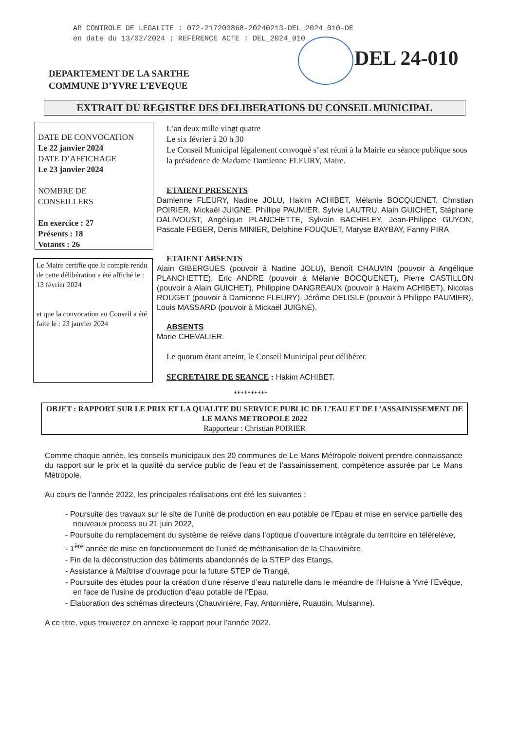AR CONTROLE DE LEGALITE : 072-217203868-20240213-DEL_2024_010-DE
en date du 13/02/2024 ; REFERENCE ACTE : DEL_2024_010
DEL 24-010
DEPARTEMENT DE LA SARTHE
COMMUNE D’YVRE L’EVEQUE
EXTRAIT DU REGISTRE DES DELIBERATIONS DU CONSEIL MUNICIPAL
DATE DE CONVOCATION
Le 22 janvier 2024
DATE D’AFFICHAGE
Le 23 janvier 2024
NOMBRE DE
CONSEILLERS
En exercice : 27
Présents : 18
Votants : 26
Le Maire certifie que le compte rendu de cette délibération a été affiché le : 13 février 2024
et que la convocation au Conseil a été faite le : 23 janvier 2024
L’an deux mille vingt quatre
Le six février à 20 h 30
Le Conseil Municipal légalement convoqué s’est réuni à la Mairie en séance publique sous la présidence de Madame Damienne FLEURY, Maire.
ETAIENT PRESENTS
Damienne FLEURY, Nadine JOLU, Hakim ACHIBET, Mélanie BOCQUENET, Christian POIRIER, Mickaël JUIGNE, Phillipe PAUMIER, Sylvie LAUTRU, Alain GUICHET, Stéphane DALIVOUST, Angélique PLANCHETTE, Sylvain BACHELEY, Jean-Philippe GUYON, Pascale FEGER, Denis MINIER, Delphine FOUQUET, Maryse BAYBAY, Fanny PIRA
ETAIENT ABSENTS
Alain GIBERGUES (pouvoir à Nadine JOLU), Benoît CHAUVIN (pouvoir à Angélique PLANCHETTE), Eric ANDRE (pouvoir à Mélanie BOCQUENET), Pierre CASTILLON (pouvoir à Alain GUICHET), Philippine DANGREAUX (pouvoir à Hakim ACHIBET), Nicolas ROUGET (pouvoir à Damienne FLEURY), Jérôme DELISLE (pouvoir à Philippe PAUMIER), Louis MASSARD (pouvoir à Mickaël JUIGNE).
ABSENTS
Marie CHEVALIER.
Le quorum étant atteint, le Conseil Municipal peut délibérer.
SECRETAIRE DE SEANCE : Hakim ACHIBET.
**********
OBJET : RAPPORT SUR LE PRIX ET LA QUALITE DU SERVICE PUBLIC DE L’EAU ET DE L’ASSAINISSEMENT DE LE MANS METROPOLE 2022
Rapporteur : Christian POIRIER
Comme chaque année, les conseils municipaux des 20 communes de Le Mans Métropole doivent prendre connaissance du rapport sur le prix et la qualité du service public de l’eau et de l’assainissement, compétence assurée par Le Mans Métropole.
Au cours de l’année 2022, les principales réalisations ont été les suivantes :
- Poursuite des travaux sur le site de l’unité de production en eau potable de l’Epau et mise en service partielle des nouveaux process au 21 juin 2022,
- Poursuite du remplacement du système de relève dans l’optique d’ouverture intégrale du territoire en télérelève,
- 1<sup>ère</sup> année de mise en fonctionnement de l’unité de méthanisation de la Chauvinière,
- Fin de la déconstruction des bâtiments abandonnés de la STEP des Etangs,
- Assistance à Maîtrise d’ouvrage pour la future STEP de Trangé,
- Poursuite des études pour la création d’une réserve d’eau naturelle dans le méandre de l’Huisne à Yvré l’Evêque, en face de l’usine de production d’eau potable de l’Epau,
- Elaboration des schémas directeurs (Chauvinière, Fay, Antonnière, Ruaudin, Mulsanne).
A ce titre, vous trouverez en annexe le rapport pour l’année 2022.